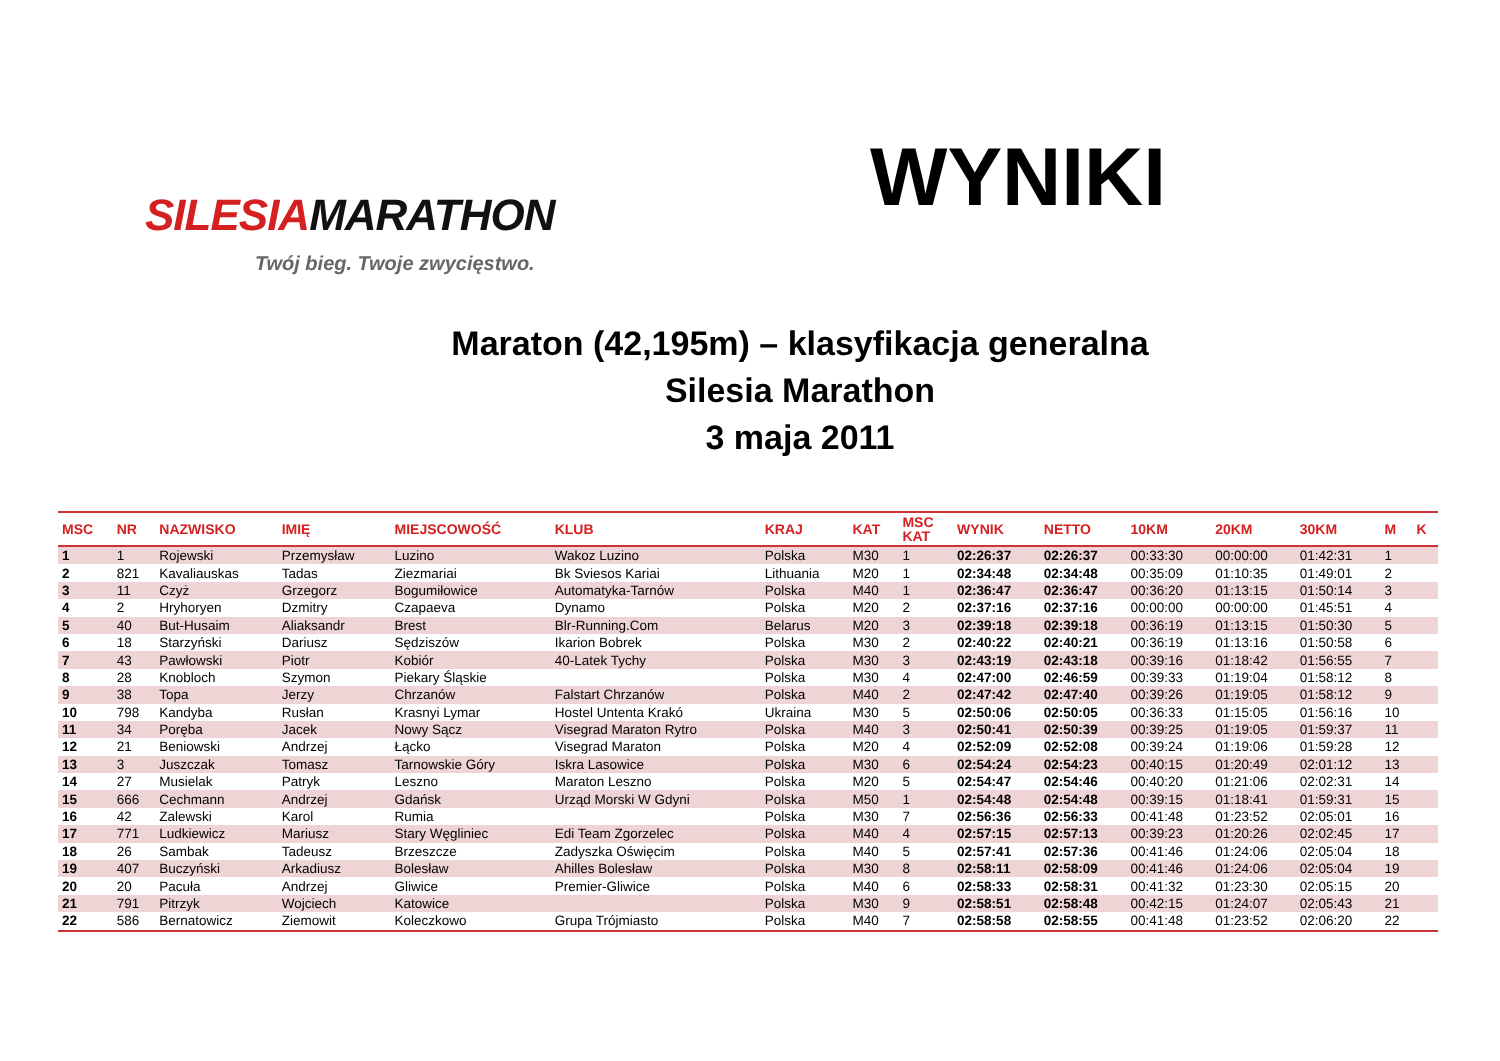SILESIAMARATHON
Twój bieg. Twoje zwycięstwo.
WYNIKI
Maraton (42,195m) – klasyfikacja generalna
Silesia Marathon
3 maja 2011
| MSC | NR | NAZWISKO | IMIĘ | MIEJSCOWOŚĆ | KLUB | KRAJ | KAT | MSC KAT | WYNIK | NETTO | 10KM | 20KM | 30KM | M | K |
| --- | --- | --- | --- | --- | --- | --- | --- | --- | --- | --- | --- | --- | --- | --- | --- |
| 1 | 1 | Rojewski | Przemysław | Luzino | Wakoz Luzino | Polska | M30 | 1 | 02:26:37 | 02:26:37 | 00:33:30 | 00:00:00 | 01:42:31 | 1 | |
| 2 | 821 | Kavaliauskas | Tadas | Ziezmariai | Bk Sviesos Kariai | Lithuania | M20 | 1 | 02:34:48 | 02:34:48 | 00:35:09 | 01:10:35 | 01:49:01 | 2 | |
| 3 | 11 | Czyż | Grzegorz | Bogumiłowice | Automatyka-Tarnów | Polska | M40 | 1 | 02:36:47 | 02:36:47 | 00:36:20 | 01:13:15 | 01:50:14 | 3 | |
| 4 | 2 | Hryhoryen | Dzmitry | Czapaeva | Dynamo | Polska | M20 | 2 | 02:37:16 | 02:37:16 | 00:00:00 | 00:00:00 | 01:45:51 | 4 | |
| 5 | 40 | But-Husaim | Aliaksandr | Brest | Blr-Running.Com | Belarus | M20 | 3 | 02:39:18 | 02:39:18 | 00:36:19 | 01:13:15 | 01:50:30 | 5 | |
| 6 | 18 | Starzyński | Dariusz | Sędziszów | Ikarion Bobrek | Polska | M30 | 2 | 02:40:22 | 02:40:21 | 00:36:19 | 01:13:16 | 01:50:58 | 6 | |
| 7 | 43 | Pawłowski | Piotr | Kobiór | 40-Latek Tychy | Polska | M30 | 3 | 02:43:19 | 02:43:18 | 00:39:16 | 01:18:42 | 01:56:55 | 7 | |
| 8 | 28 | Knobloch | Szymon | Piekary Śląskie | | Polska | M30 | 4 | 02:47:00 | 02:46:59 | 00:39:33 | 01:19:04 | 01:58:12 | 8 | |
| 9 | 38 | Topa | Jerzy | Chrzanów | Falstart Chrzanów | Polska | M40 | 2 | 02:47:42 | 02:47:40 | 00:39:26 | 01:19:05 | 01:58:12 | 9 | |
| 10 | 798 | Kandyba | Rusłan | Krasnyi Lymar | Hostel Untenta Krakó | Ukraina | M30 | 5 | 02:50:06 | 02:50:05 | 00:36:33 | 01:15:05 | 01:56:16 | 10 | |
| 11 | 34 | Poręba | Jacek | Nowy Sącz | Visegrad Maraton Rytro | Polska | M40 | 3 | 02:50:41 | 02:50:39 | 00:39:25 | 01:19:05 | 01:59:37 | 11 | |
| 12 | 21 | Beniowski | Andrzej | Łącko | Visegrad Maraton | Polska | M20 | 4 | 02:52:09 | 02:52:08 | 00:39:24 | 01:19:06 | 01:59:28 | 12 | |
| 13 | 3 | Juszczak | Tomasz | Tarnowskie Góry | Iskra Lasowice | Polska | M30 | 6 | 02:54:24 | 02:54:23 | 00:40:15 | 01:20:49 | 02:01:12 | 13 | |
| 14 | 27 | Musielak | Patryk | Leszno | Maraton Leszno | Polska | M20 | 5 | 02:54:47 | 02:54:46 | 00:40:20 | 01:21:06 | 02:02:31 | 14 | |
| 15 | 666 | Cechmann | Andrzej | Gdańsk | Urząd Morski W Gdyni | Polska | M50 | 1 | 02:54:48 | 02:54:48 | 00:39:15 | 01:18:41 | 01:59:31 | 15 | |
| 16 | 42 | Zalewski | Karol | Rumia | | Polska | M30 | 7 | 02:56:36 | 02:56:33 | 00:41:48 | 01:23:52 | 02:05:01 | 16 | |
| 17 | 771 | Ludkiewicz | Mariusz | Stary Węgliniec | Edi Team Zgorzelec | Polska | M40 | 4 | 02:57:15 | 02:57:13 | 00:39:23 | 01:20:26 | 02:02:45 | 17 | |
| 18 | 26 | Sambak | Tadeusz | Brzeszcze | Zadyszka Oświęcim | Polska | M40 | 5 | 02:57:41 | 02:57:36 | 00:41:46 | 01:24:06 | 02:05:04 | 18 | |
| 19 | 407 | Buczyński | Arkadiusz | Bolesław | Ahilles Bolesław | Polska | M30 | 8 | 02:58:11 | 02:58:09 | 00:41:46 | 01:24:06 | 02:05:04 | 19 | |
| 20 | 20 | Pacuła | Andrzej | Gliwice | Premier-Gliwice | Polska | M40 | 6 | 02:58:33 | 02:58:31 | 00:41:32 | 01:23:30 | 02:05:15 | 20 | |
| 21 | 791 | Pitrzyk | Wojciech | Katowice | | Polska | M30 | 9 | 02:58:51 | 02:58:48 | 00:42:15 | 01:24:07 | 02:05:43 | 21 | |
| 22 | 586 | Bernatowicz | Ziemowit | Koleczkowo | Grupa Trójmiasto | Polska | M40 | 7 | 02:58:58 | 02:58:55 | 00:41:48 | 01:23:52 | 02:06:20 | 22 | |